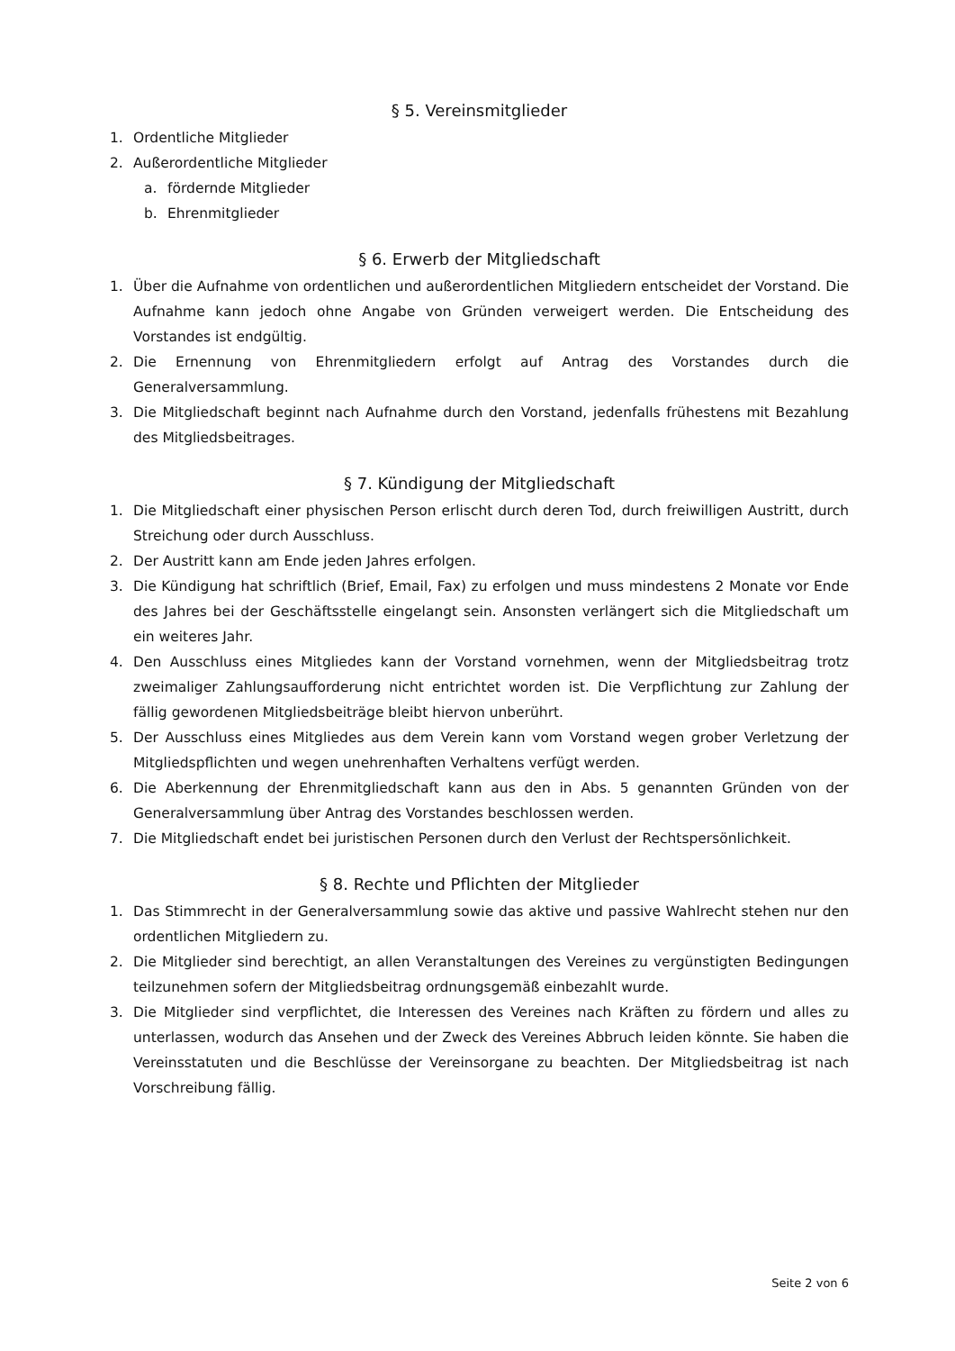§ 5. Vereinsmitglieder
1. Ordentliche Mitglieder
2. Außerordentliche Mitglieder
a. fördernde Mitglieder
b. Ehrenmitglieder
§ 6. Erwerb der Mitgliedschaft
1. Über die Aufnahme von ordentlichen und außerordentlichen Mitgliedern entscheidet der Vorstand. Die Aufnahme kann jedoch ohne Angabe von Gründen verweigert werden. Die Entscheidung des Vorstandes ist endgültig.
2. Die Ernennung von Ehrenmitgliedern erfolgt auf Antrag des Vorstandes durch die Generalversammlung.
3. Die Mitgliedschaft beginnt nach Aufnahme durch den Vorstand, jedenfalls frühestens mit Bezahlung des Mitgliedsbeitrages.
§ 7. Kündigung der Mitgliedschaft
1. Die Mitgliedschaft einer physischen Person erlischt durch deren Tod, durch freiwilligen Austritt, durch Streichung oder durch Ausschluss.
2. Der Austritt kann am Ende jeden Jahres erfolgen.
3. Die Kündigung hat schriftlich (Brief, Email, Fax) zu erfolgen und muss mindestens 2 Monate vor Ende des Jahres bei der Geschäftsstelle eingelangt sein. Ansonsten verlängert sich die Mitgliedschaft um ein weiteres Jahr.
4. Den Ausschluss eines Mitgliedes kann der Vorstand vornehmen, wenn der Mitgliedsbeitrag trotz zweimaliger Zahlungsaufforderung nicht entrichtet worden ist. Die Verpflichtung zur Zahlung der fällig gewordenen Mitgliedsbeiträge bleibt hiervon unberührt.
5. Der Ausschluss eines Mitgliedes aus dem Verein kann vom Vorstand wegen grober Verletzung der Mitgliedspflichten und wegen unehrenhaften Verhaltens verfügt werden.
6. Die Aberkennung der Ehrenmitgliedschaft kann aus den in Abs. 5 genannten Gründen von der Generalversammlung über Antrag des Vorstandes beschlossen werden.
7. Die Mitgliedschaft endet bei juristischen Personen durch den Verlust der Rechtspersönlichkeit.
§ 8. Rechte und Pflichten der Mitglieder
1. Das Stimmrecht in der Generalversammlung sowie das aktive und passive Wahlrecht stehen nur den ordentlichen Mitgliedern zu.
2. Die Mitglieder sind berechtigt, an allen Veranstaltungen des Vereines zu vergünstigten Bedingungen teilzunehmen sofern der Mitgliedsbeitrag ordnungsgemäß einbezahlt wurde.
3. Die Mitglieder sind verpflichtet, die Interessen des Vereines nach Kräften zu fördern und alles zu unterlassen, wodurch das Ansehen und der Zweck des Vereines Abbruch leiden könnte. Sie haben die Vereinsstatuten und die Beschlüsse der Vereinsorgane zu beachten. Der Mitgliedsbeitrag ist nach Vorschreibung fällig.
Seite 2 von 6